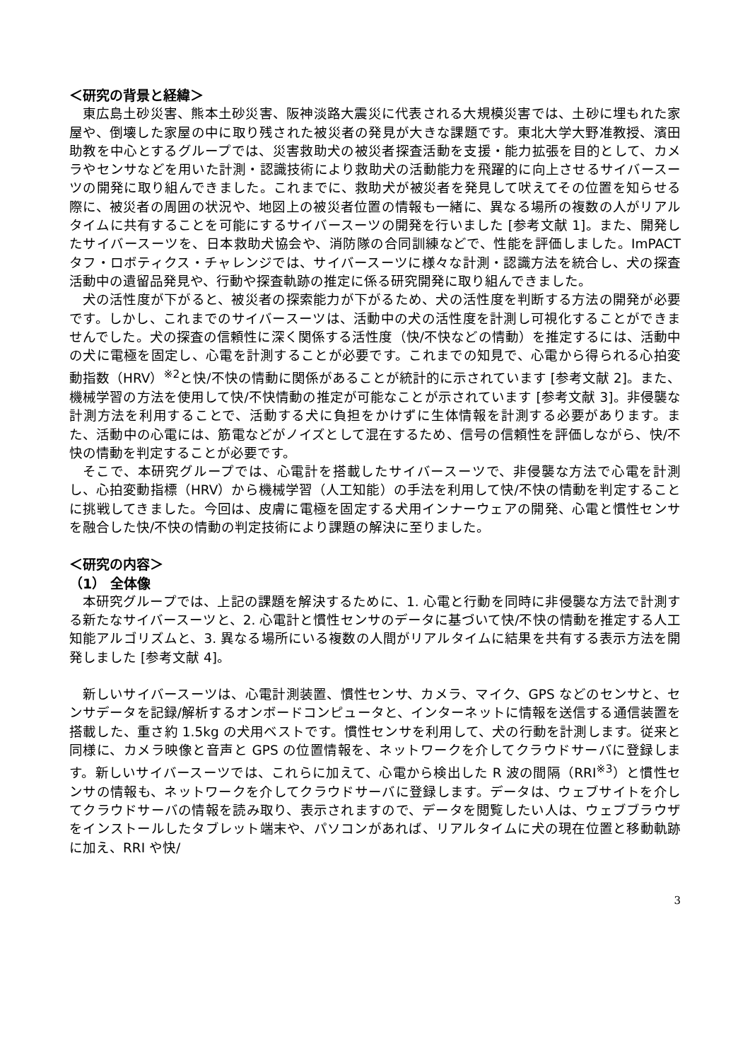＜研究の背景と経緯＞
東広島土砂災害、熊本土砂災害、阪神淡路大震災に代表される大規模災害では、土砂に埋もれた家屋や、倒壊した家屋の中に取り残された被災者の発見が大きな課題です。東北大学大野准教授、濱田助教を中心とするグループでは、災害救助犬の被災者探査活動を支援・能力拡張を目的として、カメラやセンサなどを用いた計測・認識技術により救助犬の活動能力を飛躍的に向上させるサイバースーツの開発に取り組んできました。これまでに、救助犬が被災者を発見して吠えてその位置を知らせる際に、被災者の周囲の状況や、地図上の被災者位置の情報も一緒に、異なる場所の複数の人がリアルタイムに共有することを可能にするサイバースーツの開発を行いました [参考文献 1]。また、開発したサイバースーツを、日本救助犬協会や、消防隊の合同訓練などで、性能を評価しました。ImPACT タフ・ロボティクス・チャレンジでは、サイバースーツに様々な計測・認識方法を統合し、犬の探査活動中の遺留品発見や、行動や探査軌跡の推定に係る研究開発に取り組んできました。
犬の活性度が下がると、被災者の探索能力が下がるため、犬の活性度を判断する方法の開発が必要です。しかし、これまでのサイバースーツは、活動中の犬の活性度を計測し可視化することができませんでした。犬の探査の信頼性に深く関係する活性度（快/不快などの情動）を推定するには、活動中の犬に電極を固定し、心電を計測することが必要です。これまでの知見で、心電から得られる心拍変動指数（HRV）<sup>※2</sup>と快/不快の情動に関係があることが統計的に示されています [参考文献 2]。また、機械学習の方法を使用して快/不快情動の推定が可能なことが示されています [参考文献 3]。非侵襲な計測方法を利用することで、活動する犬に負担をかけずに生体情報を計測する必要があります。また、活動中の心電には、筋電などがノイズとして混在するため、信号の信頼性を評価しながら、快/不快の情動を判定することが必要です。
そこで、本研究グループでは、心電計を搭載したサイバースーツで、非侵襲な方法で心電を計測し、心拍変動指標（HRV）から機械学習（人工知能）の手法を利用して快/不快の情動を判定することに挑戦してきました。今回は、皮膚に電極を固定する犬用インナーウェアの開発、心電と慣性センサを融合した快/不快の情動の判定技術により課題の解決に至りました。
＜研究の内容＞
（1） 全体像
本研究グループでは、上記の課題を解決するために、1. 心電と行動を同時に非侵襲な方法で計測する新たなサイバースーツと、2. 心電計と慣性センサのデータに基づいて快/不快の情動を推定する人工知能アルゴリズムと、3. 異なる場所にいる複数の人間がリアルタイムに結果を共有する表示方法を開発しました [参考文献 4]。
新しいサイバースーツは、心電計測装置、慣性センサ、カメラ、マイク、GPS などのセンサと、センサデータを記録/解析するオンボードコンピュータと、インターネットに情報を送信する通信装置を搭載した、重さ約 1.5kg の犬用ベストです。慣性センサを利用して、犬の行動を計測します。従来と同様に、カメラ映像と音声と GPS の位置情報を、ネットワークを介してクラウドサーバに登録します。新しいサイバースーツでは、これらに加えて、心電から検出した R 波の間隔（RRI<sup>※3</sup>）と慣性センサの情報も、ネットワークを介してクラウドサーバに登録します。データは、ウェブサイトを介してクラウドサーバの情報を読み取り、表示されますので、データを閲覧したい人は、ウェブブラウザをインストールしたタブレット端末や、パソコンがあれば、リアルタイムに犬の現在位置と移動軌跡に加え、RRI や快/
3